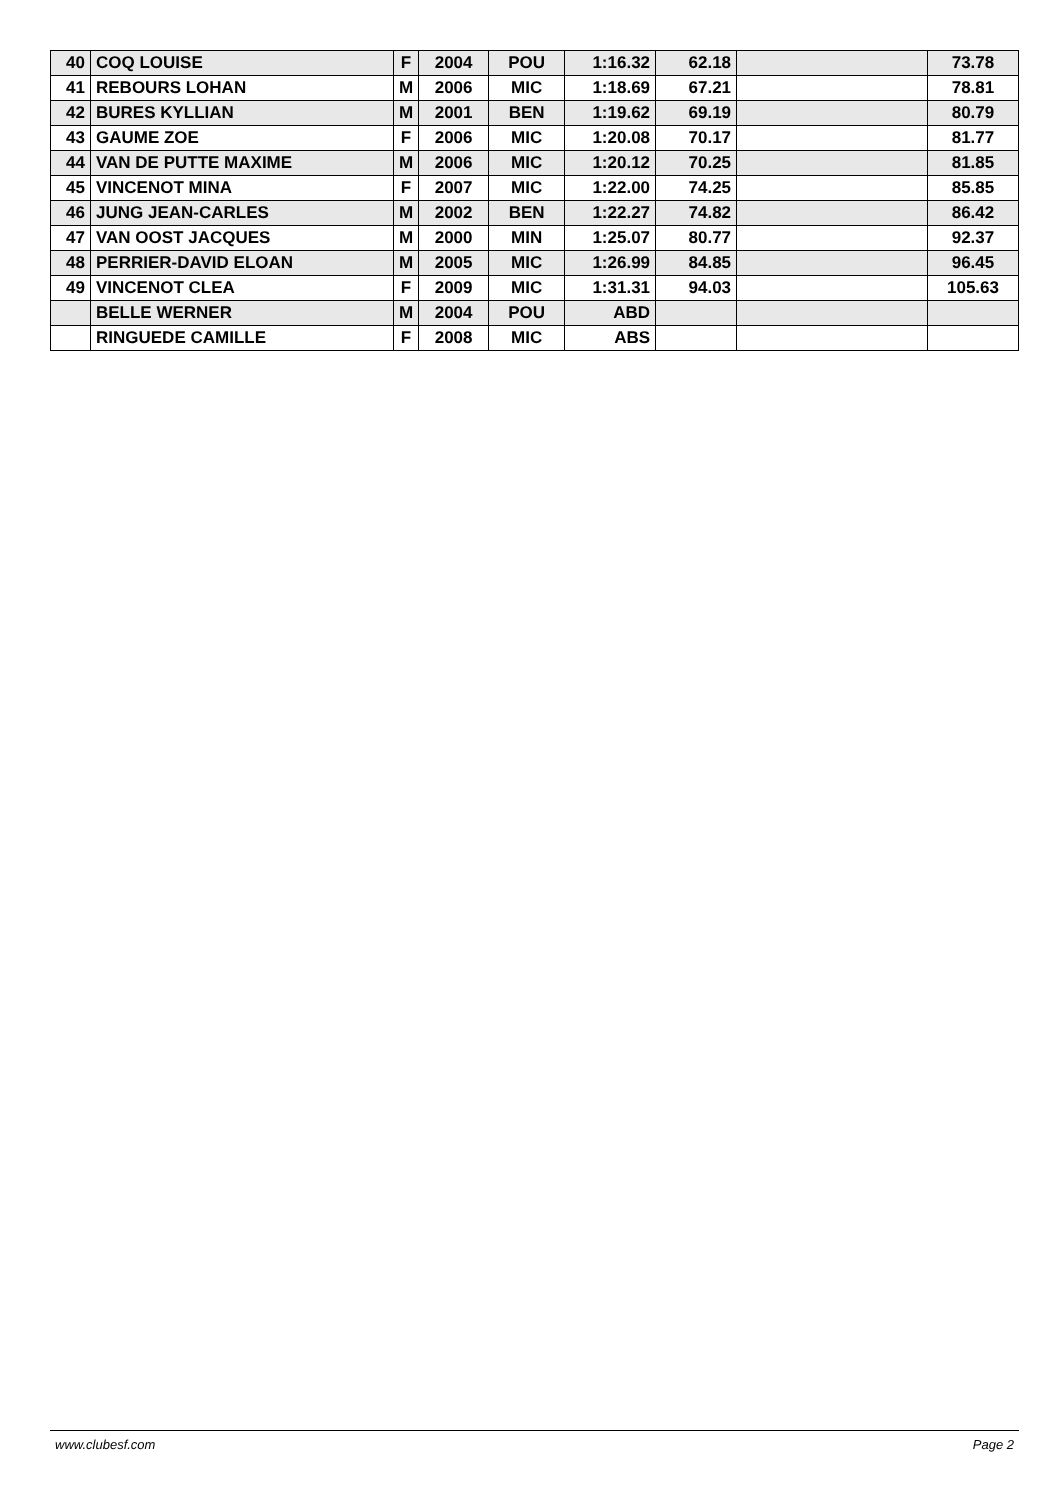| 40 | COQ LOUISE | F | 2004 | POU | 1:16.32 | 62.18 | | 73.78 |
| 41 | REBOURS LOHAN | M | 2006 | MIC | 1:18.69 | 67.21 | | 78.81 |
| 42 | BURES KYLLIAN | M | 2001 | BEN | 1:19.62 | 69.19 | | 80.79 |
| 43 | GAUME ZOE | F | 2006 | MIC | 1:20.08 | 70.17 | | 81.77 |
| 44 | VAN DE PUTTE MAXIME | M | 2006 | MIC | 1:20.12 | 70.25 | | 81.85 |
| 45 | VINCENOT MINA | F | 2007 | MIC | 1:22.00 | 74.25 | | 85.85 |
| 46 | JUNG JEAN-CARLES | M | 2002 | BEN | 1:22.27 | 74.82 | | 86.42 |
| 47 | VAN OOST JACQUES | M | 2000 | MIN | 1:25.07 | 80.77 | | 92.37 |
| 48 | PERRIER-DAVID ELOAN | M | 2005 | MIC | 1:26.99 | 84.85 | | 96.45 |
| 49 | VINCENOT CLEA | F | 2009 | MIC | 1:31.31 | 94.03 | | 105.63 |
| | BELLE WERNER | M | 2004 | POU | ABD | | | |
| | RINGUEDE CAMILLE | F | 2008 | MIC | ABS | | | |
www.clubesf.com Page 2